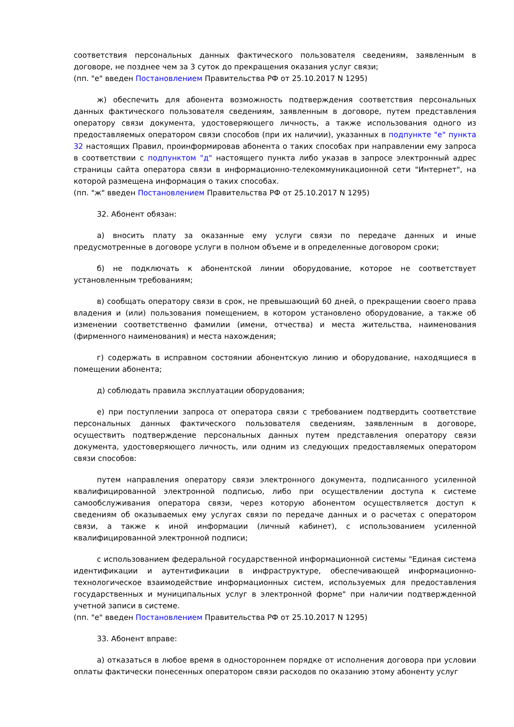соответствия персональных данных фактического пользователя сведениям, заявленным в договоре, не позднее чем за 3 суток до прекращения оказания услуг связи;
(пп. "е" введен Постановлением Правительства РФ от 25.10.2017 N 1295)
ж) обеспечить для абонента возможность подтверждения соответствия персональных данных фактического пользователя сведениям, заявленным в договоре, путем представления оператору связи документа, удостоверяющего личность, а также использования одного из предоставляемых оператором связи способов (при их наличии), указанных в подпункте "е" пункта 32 настоящих Правил, проинформировав абонента о таких способах при направлении ему запроса в соответствии с подпунктом "д" настоящего пункта либо указав в запросе электронный адрес страницы сайта оператора связи в информационно-телекоммуникационной сети "Интернет", на которой размещена информация о таких способах.
(пп. "ж" введен Постановлением Правительства РФ от 25.10.2017 N 1295)
32. Абонент обязан:
а) вносить плату за оказанные ему услуги связи по передаче данных и иные предусмотренные в договоре услуги в полном объеме и в определенные договором сроки;
б) не подключать к абонентской линии оборудование, которое не соответствует установленным требованиям;
в) сообщать оператору связи в срок, не превышающий 60 дней, о прекращении своего права владения и (или) пользования помещением, в котором установлено оборудование, а также об изменении соответственно фамилии (имени, отчества) и места жительства, наименования (фирменного наименования) и места нахождения;
г) содержать в исправном состоянии абонентскую линию и оборудование, находящиеся в помещении абонента;
д) соблюдать правила эксплуатации оборудования;
е) при поступлении запроса от оператора связи с требованием подтвердить соответствие персональных данных фактического пользователя сведениям, заявленным в договоре, осуществить подтверждение персональных данных путем представления оператору связи документа, удостоверяющего личность, или одним из следующих предоставляемых оператором связи способов:
путем направления оператору связи электронного документа, подписанного усиленной квалифицированной электронной подписью, либо при осуществлении доступа к системе самообслуживания оператора связи, через которую абонентом осуществляется доступ к сведениям об оказываемых ему услугах связи по передаче данных и о расчетах с оператором связи, а также к иной информации (личный кабинет), с использованием усиленной квалифицированной электронной подписи;
с использованием федеральной государственной информационной системы "Единая система идентификации и аутентификации в инфраструктуре, обеспечивающей информационно-технологическое взаимодействие информационных систем, используемых для предоставления государственных и муниципальных услуг в электронной форме" при наличии подтвержденной учетной записи в системе.
(пп. "е" введен Постановлением Правительства РФ от 25.10.2017 N 1295)
33. Абонент вправе:
а) отказаться в любое время в одностороннем порядке от исполнения договора при условии оплаты фактически понесенных оператором связи расходов по оказанию этому абоненту услуг